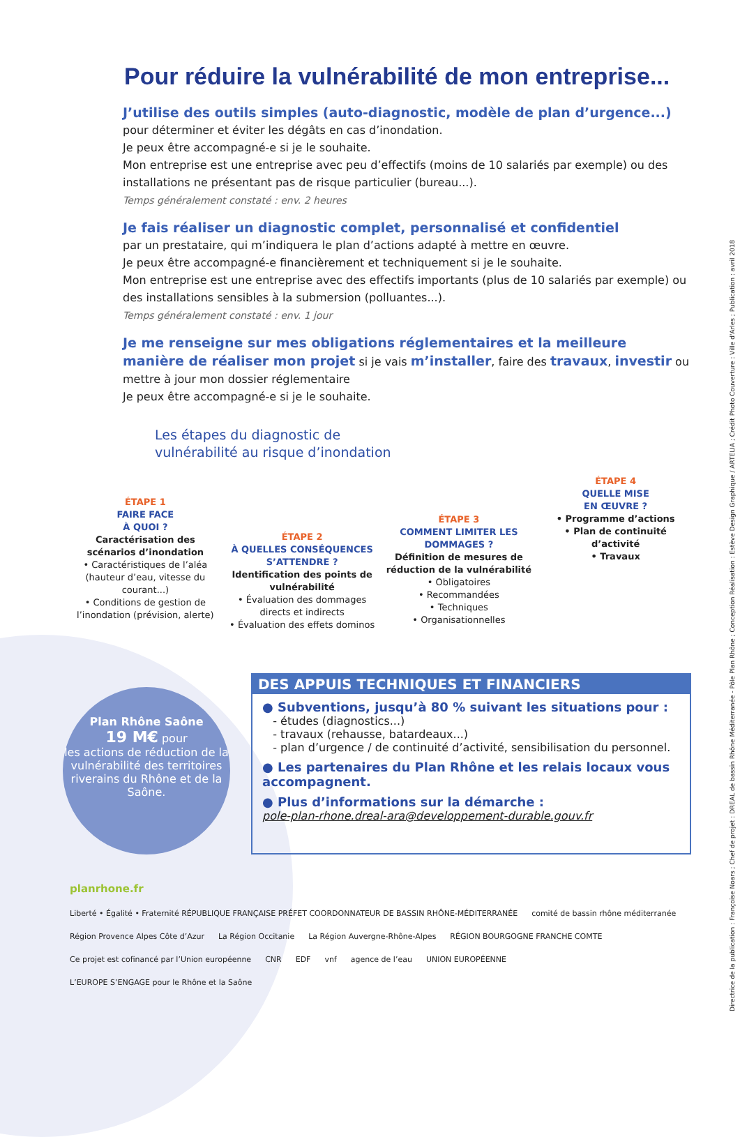Directrice de la publication : Françoise Noars ; Chef de projet : DREAL de bassin Rhône Méditerranée - Pôle Plan Rhône ; Conception Réalisation : Estève Design Graphique / ARTELIA ; Crédit Photo Couverture : Ville d'Arles ; Publication : avril 2018
Pour réduire la vulnérabilité de mon entreprise...
J’utilise des outils simples (auto-diagnostic, modèle de plan d’urgence...)
pour déterminer et éviter les dégâts en cas d’inondation.
Je peux être accompagné-e si je le souhaite.
Mon entreprise est une entreprise avec peu d’effectifs (moins de 10 salariés par exemple) ou des installations ne présentant pas de risque particulier (bureau...).
Temps généralement constaté : env. 2 heures
Je fais réaliser un diagnostic complet, personnalisé et confidentiel
par un prestataire, qui m’indiquera le plan d’actions adapté à mettre en œuvre.
Je peux être accompagné-e financièrement et techniquement si je le souhaite.
Mon entreprise est une entreprise avec des effectifs importants (plus de 10 salariés par exemple) ou des installations sensibles à la submersion (polluantes...).
Temps généralement constaté : env. 1 jour
Je me renseigne sur mes obligations réglementaires et la meilleure manière de réaliser mon projet si je vais m’installer, faire des travaux, investir ou mettre à jour mon dossier réglementaire
Je peux être accompagné-e si je le souhaite.
Les étapes du diagnostic de
vulnérabilité au risque d’inondation
ÉTAPE 1
FAIRE FACE
À QUOI ?
Caractérisation des scénarios d’inondation
• Caractéristiques de l’aléa (hauteur d’eau, vitesse du courant...)
• Conditions de gestion de l’inondation (prévision, alerte)
ÉTAPE 2
À QUELLES CONSÉQUENCES S’ATTENDRE ?
Identification des points de vulnérabilité
• Évaluation des dommages directs et indirects
• Évaluation des effets dominos
ÉTAPE 3
COMMENT LIMITER LES DOMMAGES ?
Définition de mesures de réduction de la vulnérabilité
• Obligatoires
• Recommandées
• Techniques
• Organisationnelles
ÉTAPE 4
QUELLE MISE
EN ŒUVRE ?
• Programme d’actions
• Plan de continuité d’activité
• Travaux
Plan Rhône Saône
19 M€ pour
les actions de réduction de la vulnérabilité des territoires riverains du Rhône et de la Saône.
DES APPUIS TECHNIQUES ET FINANCIERS
● Subventions, jusqu’à 80 % suivant les situations pour :
- études (diagnostics...)
- travaux (rehausse, batardeaux...)
- plan d’urgence / de continuité d’activité, sensibilisation du personnel.
● Les partenaires du Plan Rhône et les relais locaux vous accompagnent.
● Plus d’informations sur la démarche :
pole-plan-rhone.dreal-ara@developpement-durable.gouv.fr
planrhone.fr
Liberté • Égalité • Fraternité RÉPUBLIQUE FRANÇAISE PRÉFET COORDONNATEUR DE BASSIN RHÔNE-MÉDITERRANÉE comité de bassin rhône méditerranée Région Provence Alpes Côte d’Azur La Région Occitanie La Région Auvergne-Rhône-Alpes RÉGION BOURGOGNE FRANCHE COMTE Ce projet est cofinancé par l’Union européenne CNR EDF vnf agence de l’eau UNION EUROPÉENNE L’EUROPE S’ENGAGE pour le Rhône et la Saône